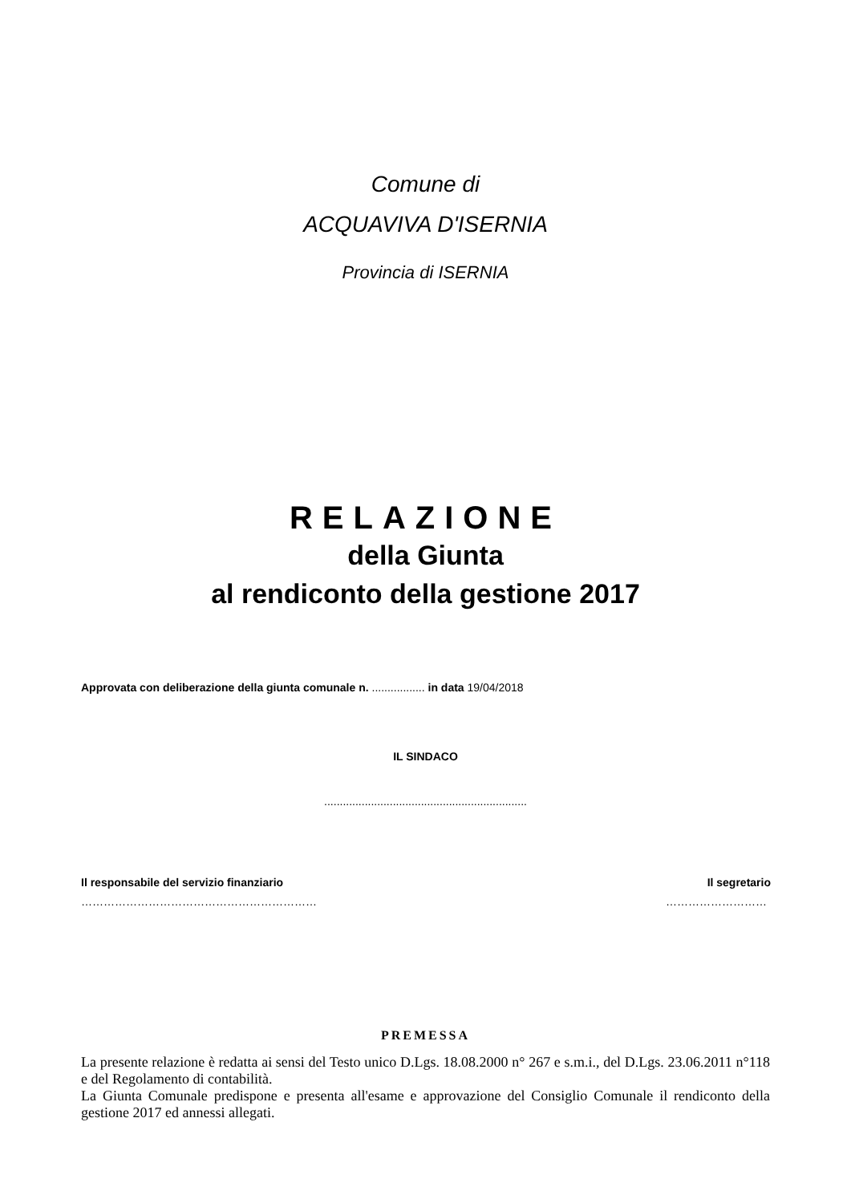Comune di
ACQUAVIVA D'ISERNIA
Provincia di ISERNIA
RELAZIONE
della Giunta
al rendiconto della gestione 2017
Approvata con deliberazione della giunta comunale n. ................. in data 19/04/2018
IL SINDACO
.................................................................
Il responsabile del servizio finanziario Il segretario
……………………………………………………… ………………………
PREMESSA
La presente relazione è redatta ai sensi del Testo unico D.Lgs. 18.08.2000 n° 267 e s.m.i., del D.Lgs. 23.06.2011 n°118 e del Regolamento di contabilità.
La Giunta Comunale predispone e presenta all'esame e approvazione del Consiglio Comunale il rendiconto della gestione 2017 ed annessi allegati.